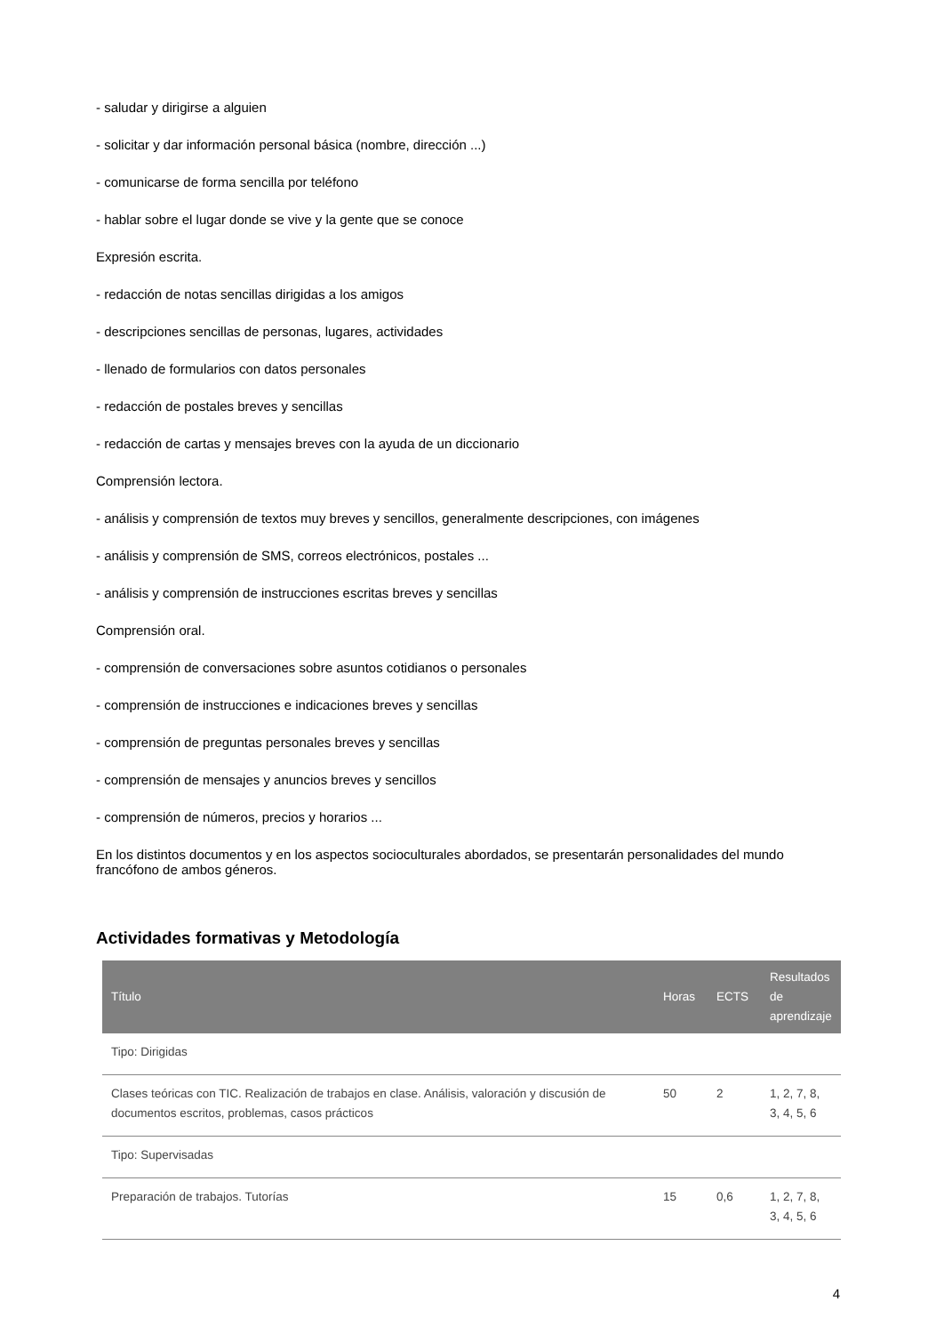- saludar y dirigirse a alguien
- solicitar y dar información personal básica (nombre, dirección ...)
- comunicarse de forma sencilla por teléfono
- hablar sobre el lugar donde se vive y la gente que se conoce
Expresión escrita.
- redacción de notas sencillas dirigidas a los amigos
- descripciones sencillas de personas, lugares, actividades
- llenado de formularios con datos personales
- redacción de postales breves y sencillas
- redacción de cartas y mensajes breves con la ayuda de un diccionario
Comprensión lectora.
- análisis y comprensión de textos muy breves y sencillos, generalmente descripciones, con imágenes
- análisis y comprensión de SMS, correos electrónicos, postales ...
- análisis y comprensión de instrucciones escritas breves y sencillas
Comprensión oral.
- comprensión de conversaciones sobre asuntos cotidianos o personales
- comprensión de instrucciones e indicaciones breves y sencillas
- comprensión de preguntas personales breves y sencillas
- comprensión de mensajes y anuncios breves y sencillos
- comprensión de números, precios y horarios ...
En los distintos documentos y en los aspectos socioculturales abordados, se presentarán personalidades del mundo francófono de ambos géneros.
Actividades formativas y Metodología
| Título | Horas | ECTS | Resultados de aprendizaje |
| --- | --- | --- | --- |
| Tipo: Dirigidas | | | |
| Clases teóricas con TIC. Realización de trabajos en clase. Análisis, valoración y discusión de documentos escritos, problemas, casos prácticos | 50 | 2 | 1, 2, 7, 8, 3, 4, 5, 6 |
| Tipo: Supervisadas | | | |
| Preparación de trabajos. Tutorías | 15 | 0,6 | 1, 2, 7, 8, 3, 4, 5, 6 |
4